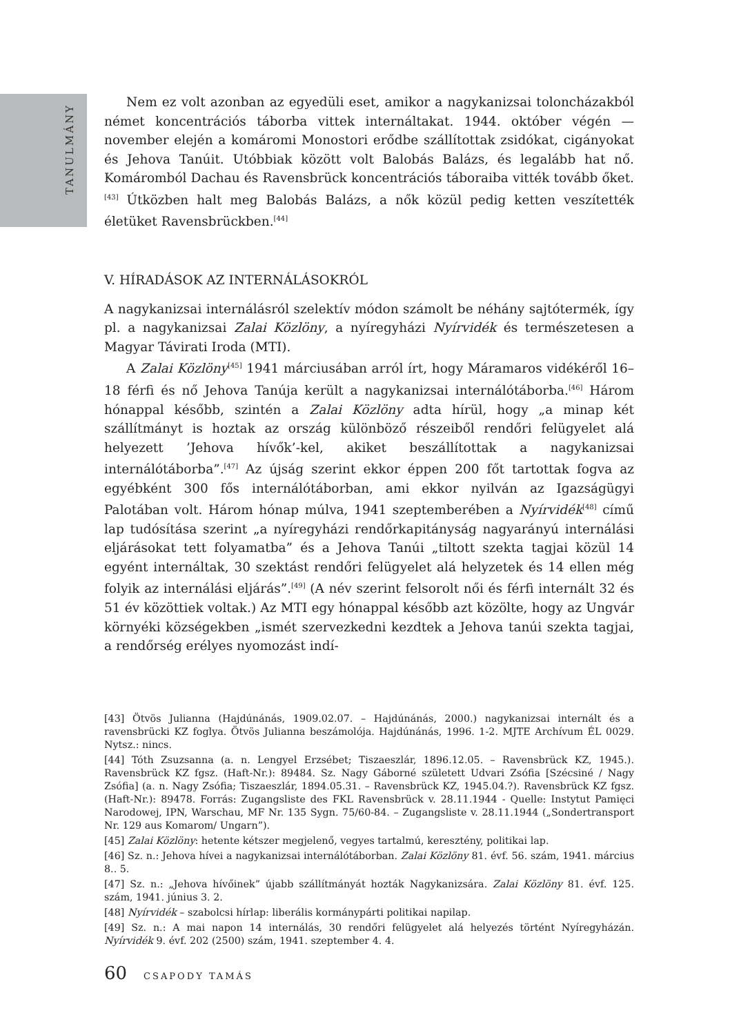TANULMÁNY
Nem ez volt azonban az egyedüli eset, amikor a nagykanizsai toloncházakból német koncentrációs táborba vittek internáltakat. 1944. október végén — november elején a komáromi Monostori erődbe szállítottak zsidókat, cigányokat és Jehova Tanúit. Utóbbiak között volt Balobás Balázs, és legalább hat nő. Komáromból Dachau és Ravensbrück koncentrációs táboraiba vitték tovább őket.<sup>[43]</sup> Útközben halt meg Balobás Balázs, a nők közül pedig ketten veszítették életüket Ravensbrückben.<sup>[44]</sup>
V. HÍRADÁSOK AZ INTERNÁLÁSOKRÓL
A nagykanizsai internálásról szelektív módon számolt be néhány sajtótermék, így pl. a nagykanizsai Zalai Közlöny, a nyíregyházi Nyírvidék és természetesen a Magyar Távirati Iroda (MTI).
A Zalai Közlöny<sup>[45]</sup> 1941 márciusában arról írt, hogy Máramaros vidékéről 16–18 férfi és nő Jehova Tanúja került a nagykanizsai internálótáborba.<sup>[46]</sup> Három hónappal később, szintén a Zalai Közlöny adta hírül, hogy „a minap két szállítmányt is hoztak az ország különböző részeiből rendőri felügyelet alá helyezett ’Jehova hívők’-kel, akiket beszállítottak a nagykanizsai internálótáborba”.<sup>[47]</sup> Az újság szerint ekkor éppen 200 főt tartottak fogva az egyébként 300 fős internálótáborban, ami ekkor nyilván az Igazságügyi Palotában volt. Három hónap múlva, 1941 szeptemberében a Nyírvidék<sup>[48]</sup> című lap tudósítása szerint „a nyíregyházi rendőrkapitányság nagyarányú internálási eljárásokat tett folyamatba” és a Jehova Tanúi „tiltott szekta tagjai közül 14 egyént internáltak, 30 szektást rendőri felügyelet alá helyzetek és 14 ellen még folyik az internálási eljárás”.<sup>[49]</sup> (A név szerint felsorolt női és férfi internált 32 és 51 év közöttiek voltak.) Az MTI egy hónappal később azt közölte, hogy az Ungvár környéki községekben „ismét szervezkedni kezdtek a Jehova tanúi szekta tagjai, a rendőrség erélyes nyomozást indí-
[43] Ötvös Julianna (Hajdúnánás, 1909.02.07. – Hajdúnánás, 2000.) nagykanizsai internált és a ravensbrücki KZ foglya. Ötvös Julianna beszámolója. Hajdúnánás, 1996. 1-2. MJTE Archívum ÉL 0029. Nytsz.: nincs.
[44] Tóth Zsuzsanna (a. n. Lengyel Erzsébet; Tiszaeszlár, 1896.12.05. – Ravensbrück KZ, 1945.). Ravensbrück KZ fgsz. (Haft-Nr.): 89484. Sz. Nagy Gáborné született Udvari Zsófia [Szécsiné / Nagy Zsófia] (a. n. Nagy Zsófia; Tiszaeszlár, 1894.05.31. – Ravensbrück KZ, 1945.04.?). Ravensbrück KZ fgsz. (Haft-Nr.): 89478. Forrás: Zugangsliste des FKL Ravensbrück v. 28.11.1944 - Quelle: Instytut Pamięci Narodowej, IPN, Warschau, MF Nr. 135 Sygn. 75/60-84. – Zugangsliste v. 28.11.1944 („Sondertransport Nr. 129 aus Komarom/ Ungarn”).
[45] Zalai Közlöny: hetente kétszer megjelenő, vegyes tartalmú, keresztény, politikai lap.
[46] Sz. n.: Jehova hívei a nagykanizsai internálótáborban. Zalai Közlöny 81. évf. 56. szám, 1941. március 8.. 5.
[47] Sz. n.: „Jehova hívőinek” újabb szállítmányát hozták Nagykanizsára. Zalai Közlöny 81. évf. 125. szám, 1941. június 3. 2.
[48] Nyírvidék – szabolcsi hírlap: liberális kormánypárti politikai napilap.
[49] Sz. n.: A mai napon 14 internálás, 30 rendőri felügyelet alá helyezés történt Nyíregyházán. Nyírvidék 9. évf. 202 (2500) szám, 1941. szeptember 4. 4.
60 CSAPODY TAMÁS